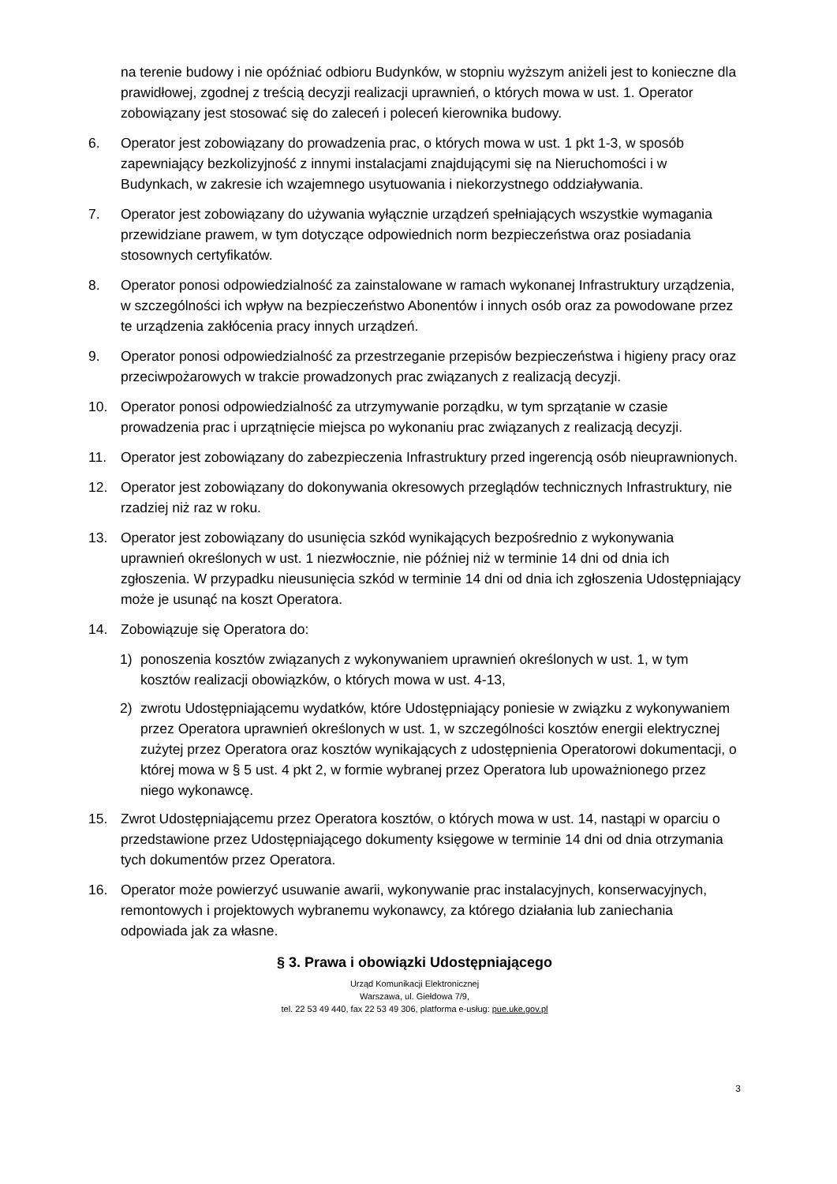na terenie budowy i nie opóźniać odbioru Budynków, w stopniu wyższym aniżeli jest to konieczne dla prawidłowej, zgodnej z treścią decyzji realizacji uprawnień, o których mowa w ust. 1. Operator zobowiązany jest stosować się do zaleceń i poleceń kierownika budowy.
6. Operator jest zobowiązany do prowadzenia prac, o których mowa w ust. 1 pkt 1-3, w sposób zapewniający bezkolizyjność z innymi instalacjami znajdującymi się na Nieruchomości i w Budynkach, w zakresie ich wzajemnego usytuowania i niekorzystnego oddziaływania.
7. Operator jest zobowiązany do używania wyłącznie urządzeń spełniających wszystkie wymagania przewidziane prawem, w tym dotyczące odpowiednich norm bezpieczeństwa oraz posiadania stosownych certyfikatów.
8. Operator ponosi odpowiedzialność za zainstalowane w ramach wykonanej Infrastruktury urządzenia, w szczególności ich wpływ na bezpieczeństwo Abonentów i innych osób oraz za powodowane przez te urządzenia zakłócenia pracy innych urządzeń.
9. Operator ponosi odpowiedzialność za przestrzeganie przepisów bezpieczeństwa i higieny pracy oraz przeciwpożarowych w trakcie prowadzonych prac związanych z realizacją decyzji.
10. Operator ponosi odpowiedzialność za utrzymywanie porządku, w tym sprzątanie w czasie prowadzenia prac i uprzątnięcie miejsca po wykonaniu prac związanych z realizacją decyzji.
11. Operator jest zobowiązany do zabezpieczenia Infrastruktury przed ingerencją osób nieuprawnionych.
12. Operator jest zobowiązany do dokonywania okresowych przeglądów technicznych Infrastruktury, nie rzadziej niż raz w roku.
13. Operator jest zobowiązany do usunięcia szkód wynikających bezpośrednio z wykonywania uprawnień określonych w ust. 1 niezwłocznie, nie później niż w terminie 14 dni od dnia ich zgłoszenia. W przypadku nieusunięcia szkód w terminie 14 dni od dnia ich zgłoszenia Udostępniający może je usunąć na koszt Operatora.
14. Zobowiązuje się Operatora do:
1) ponoszenia kosztów związanych z wykonywaniem uprawnień określonych w ust. 1, w tym kosztów realizacji obowiązków, o których mowa w ust. 4-13,
2) zwrotu Udostępniającemu wydatków, które Udostępniający poniesie w związku z wykonywaniem przez Operatora uprawnień określonych w ust. 1, w szczególności kosztów energii elektrycznej zużytej przez Operatora oraz kosztów wynikających z udostępnienia Operatorowi dokumentacji, o której mowa w § 5 ust. 4 pkt 2, w formie wybranej przez Operatora lub upoważnionego przez niego wykonawcę.
15. Zwrot Udostępniającemu przez Operatora kosztów, o których mowa w ust. 14, nastąpi w oparciu o przedstawione przez Udostępniającego dokumenty księgowe w terminie 14 dni od dnia otrzymania tych dokumentów przez Operatora.
16. Operator może powierzyć usuwanie awarii, wykonywanie prac instalacyjnych, konserwacyjnych, remontowych i projektowych wybranemu wykonawcy, za którego działania lub zaniechania odpowiada jak za własne.
§ 3. Prawa i obowiązki Udostępniającego
Urząd Komunikacji Elektronicznej
Warszawa, ul. Giełdowa 7/9,
tel. 22 53 49 440, fax 22 53 49 306, platforma e-usług: pue.uke.gov.pl
3